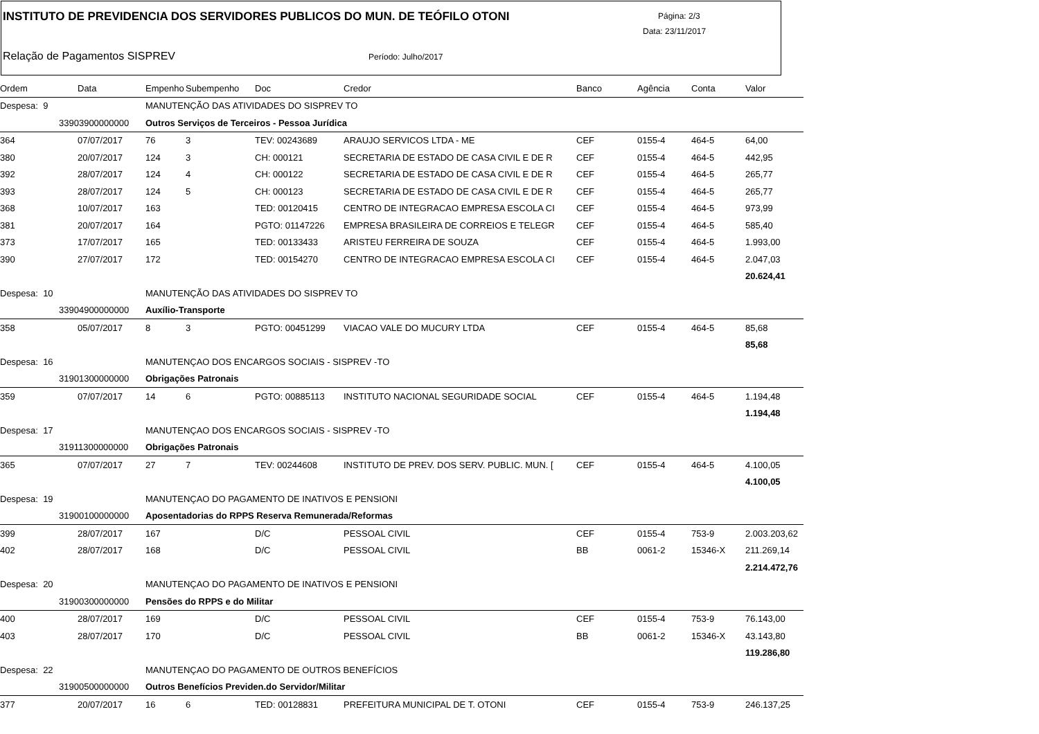INSTITUTO DE PREVIDENCIA DOS SERVIDORES PUBLICOS DO MUN. DE TEÓFILO OTONI
Página: 2/3
Data: 23/11/2017
Relação de Pagamentos SISPREV Período: Julho/2017
| Ordem | Data | Empenho | Subempenho | Doc | Credor | Banco | Agência | Conta | Valor |
| --- | --- | --- | --- | --- | --- | --- | --- | --- | --- |
| Despesa: 9 | | MANUTENÇÃO DAS ATIVIDADES DO SISPREV TO | | | | | | | |
| 33903900000000 | | Outros Serviços de Terceiros - Pessoa Jurídica | | | | | | | |
| 364 | 07/07/2017 | 76 | 3 | TEV: 00243689 | ARAUJO SERVICOS LTDA - ME | CEF | 0155-4 | 464-5 | 64,00 |
| 380 | 20/07/2017 | 124 | 3 | CH: 000121 | SECRETARIA DE ESTADO DE CASA CIVIL E DE R | CEF | 0155-4 | 464-5 | 442,95 |
| 392 | 28/07/2017 | 124 | 4 | CH: 000122 | SECRETARIA DE ESTADO DE CASA CIVIL E DE R | CEF | 0155-4 | 464-5 | 265,77 |
| 393 | 28/07/2017 | 124 | 5 | CH: 000123 | SECRETARIA DE ESTADO DE CASA CIVIL E DE R | CEF | 0155-4 | 464-5 | 265,77 |
| 368 | 10/07/2017 | 163 | | TED: 00120415 | CENTRO DE INTEGRACAO EMPRESA ESCOLA CI | CEF | 0155-4 | 464-5 | 973,99 |
| 381 | 20/07/2017 | 164 | | PGTO: 01147226 | EMPRESA BRASILEIRA DE CORREIOS E TELEGR | CEF | 0155-4 | 464-5 | 585,40 |
| 373 | 17/07/2017 | 165 | | TED: 00133433 | ARISTEU FERREIRA DE SOUZA | CEF | 0155-4 | 464-5 | 1.993,00 |
| 390 | 27/07/2017 | 172 | | TED: 00154270 | CENTRO DE INTEGRACAO EMPRESA ESCOLA CI | CEF | 0155-4 | 464-5 | 2.047,03 |
| | | | | | | | | | 20.624,41 |
| Despesa: 10 | | MANUTENÇÃO DAS ATIVIDADES DO SISPREV TO | | | | | | | |
| 33904900000000 | | Auxílio-Transporte | | | | | | | |
| 358 | 05/07/2017 | 8 | 3 | PGTO: 00451299 | VIACAO VALE DO MUCURY LTDA | CEF | 0155-4 | 464-5 | 85,68 |
| | | | | | | | | | 85,68 |
| Despesa: 16 | | MANUTENÇAO DOS ENCARGOS SOCIAIS - SISPREV -TO | | | | | | | |
| 31901300000000 | | Obrigações Patronais | | | | | | | |
| 359 | 07/07/2017 | 14 | 6 | PGTO: 00885113 | INSTITUTO NACIONAL SEGURIDADE SOCIAL | CEF | 0155-4 | 464-5 | 1.194,48 |
| | | | | | | | | | 1.194,48 |
| Despesa: 17 | | MANUTENÇAO DOS ENCARGOS SOCIAIS - SISPREV -TO | | | | | | | |
| 31911300000000 | | Obrigações Patronais | | | | | | | |
| 365 | 07/07/2017 | 27 | 7 | TEV: 00244608 | INSTITUTO DE PREV. DOS SERV. PUBLIC. MUN. [ | CEF | 0155-4 | 464-5 | 4.100,05 |
| | | | | | | | | | 4.100,05 |
| Despesa: 19 | | MANUTENÇAO DO PAGAMENTO DE INATIVOS E PENSIONI | | | | | | | |
| 31900100000000 | | Aposentadorias do RPPS Reserva Remunerada/Reformas | | | | | | | |
| 399 | 28/07/2017 | 167 | | D/C | PESSOAL CIVIL | CEF | 0155-4 | 753-9 | 2.003.203,62 |
| 402 | 28/07/2017 | 168 | | D/C | PESSOAL CIVIL | BB | 0061-2 | 15346-X | 211.269,14 |
| | | | | | | | | | 2.214.472,76 |
| Despesa: 20 | | MANUTENÇAO DO PAGAMENTO DE INATIVOS E PENSIONI | | | | | | | |
| 31900300000000 | | Pensões do RPPS e do Militar | | | | | | | |
| 400 | 28/07/2017 | 169 | | D/C | PESSOAL CIVIL | CEF | 0155-4 | 753-9 | 76.143,00 |
| 403 | 28/07/2017 | 170 | | D/C | PESSOAL CIVIL | BB | 0061-2 | 15346-X | 43.143,80 |
| | | | | | | | | | 119.286,80 |
| Despesa: 22 | | MANUTENÇAO DO PAGAMENTO DE OUTROS BENEFÍCIOS | | | | | | | |
| 31900500000000 | | Outros Benefícios Previden.do Servidor/Militar | | | | | | | |
| 377 | 20/07/2017 | 16 | 6 | TED: 00128831 | PREFEITURA MUNICIPAL DE T. OTONI | CEF | 0155-4 | 753-9 | 246.137,25 |